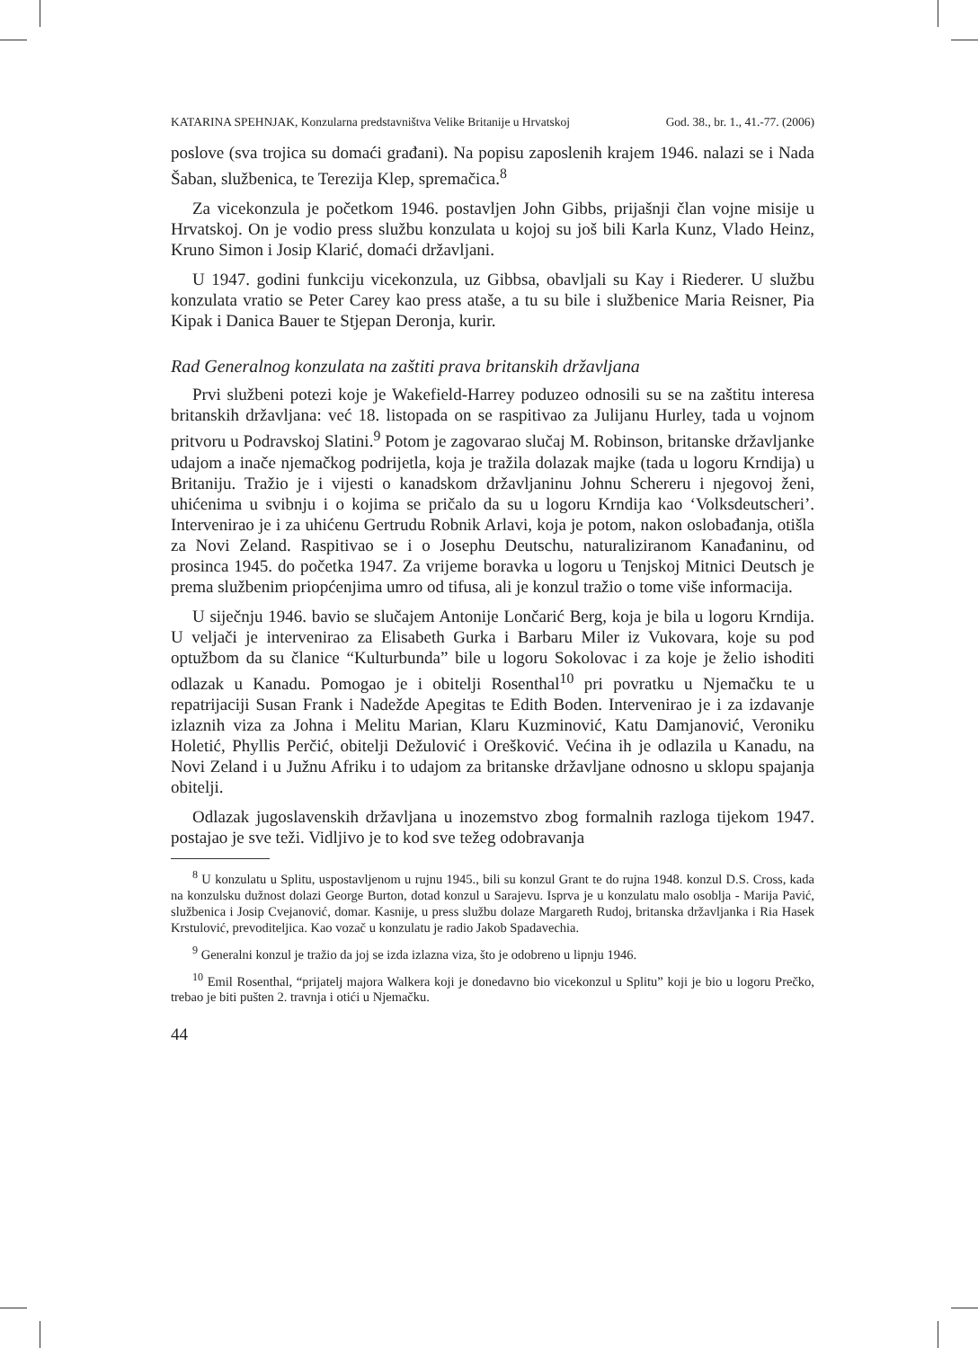KATARINA SPEHNJAK, Konzularna predstavništva Velike Britanije u Hrvatskoj God. 38., br. 1., 41.-77. (2006)
poslove (sva trojica su domaći građani). Na popisu zaposlenih krajem 1946. nalazi se i Nada Šaban, službenica, te Terezija Klep, spremačica.<sup>8</sup>
Za vicekonzula je početkom 1946. postavljen John Gibbs, prijašnji član vojne misije u Hrvatskoj. On je vodio press službu konzulata u kojoj su još bili Karla Kunz, Vlado Heinz, Kruno Simon i Josip Klarić, domaći državljani.
U 1947. godini funkciju vicekonzula, uz Gibbsa, obavljali su Kay i Riederer. U službu konzulata vratio se Peter Carey kao press ataše, a tu su bile i službenice Maria Reisner, Pia Kipak i Danica Bauer te Stjepan Deronja, kurir.
Rad Generalnog konzulata na zaštiti prava britanskih državljana
Prvi službeni potezi koje je Wakefield-Harrey poduzeo odnosili su se na zaštitu interesa britanskih državljana: već 18. listopada on se raspitivao za Julijanu Hurley, tada u vojnom pritvoru u Podravskoj Slatini.<sup>9</sup> Potom je zagovarao slučaj M. Robinson, britanske državljanke udajom a inače njemačkog podrijetla, koja je tražila dolazak majke (tada u logoru Krndija) u Britaniju. Tražio je i vijesti o kanadskom državljaninu Johnu Schereru i njegovoj ženi, uhićenima u svibnju i o kojima se pričalo da su u logoru Krndija kao ‘Volksdeutscheri’. Intervenirao je i za uhićenu Gertrudu Robnik Arlavi, koja je potom, nakon oslobađanja, otišla za Novi Zeland. Raspitivao se i o Josephu Deutschu, naturaliziranom Kanađaninu, od prosinca 1945. do početka 1947. Za vrijeme boravka u logoru u Tenjskoj Mitnici Deutsch je prema službenim priopćenjima umro od tifusa, ali je konzul tražio o tome više informacija.
U siječnju 1946. bavio se slučajem Antonije Lončarić Berg, koja je bila u logoru Krndija. U veljači je intervenirao za Elisabeth Gurka i Barbaru Miler iz Vukovara, koje su pod optužbom da su članice “Kulturbunda” bile u logoru Sokolovac i za koje je želio ishoditi odlazak u Kanadu. Pomogao je i obitelji Rosenthal<sup>10</sup> pri povratku u Njemačku te u repatrijaciji Susan Frank i Nadežde Apegitas te Edith Boden. Intervenirao je i za izdavanje izlaznih viza za Johna i Melitu Marian, Klaru Kuzminović, Katu Damjanović, Veroniku Holetić, Phyllis Perčić, obitelji Dežulović i Orešković. Većina ih je odlazila u Kanadu, na Novi Zeland i u Južnu Afriku i to udajom za britanske državljane odnosno u sklopu spajanja obitelji.
Odlazak jugoslavenskih državljana u inozemstvo zbog formalnih razloga tijekom 1947. postajao je sve teži. Vidljivo je to kod sve težeg odobravanja
<sup>8</sup> U konzulatu u Splitu, uspostavljenom u rujnu 1945., bili su konzul Grant te do rujna 1948. konzul D.S. Cross, kada na konzulsku dužnost dolazi George Burton, dotad konzul u Sarajevu. Isprva je u konzulatu malo osoblja - Marija Pavić, službenica i Josip Cvejanović, domar. Kasnije, u press službu dolaze Margareth Rudoj, britanska državljanka i Ria Hasek Krstulović, prevoditeljica. Kao vozač u konzulatu je radio Jakob Spadavechia.
<sup>9</sup> Generalni konzul je tražio da joj se izda izlazna viza, što je odobreno u lipnju 1946.
<sup>10</sup> Emil Rosenthal, “prijatelj majora Walkera koji je donedavno bio vicekonzul u Splitu” koji je bio u logoru Prečko, trebao je biti pušten 2. travnja i otići u Njemačku.
44